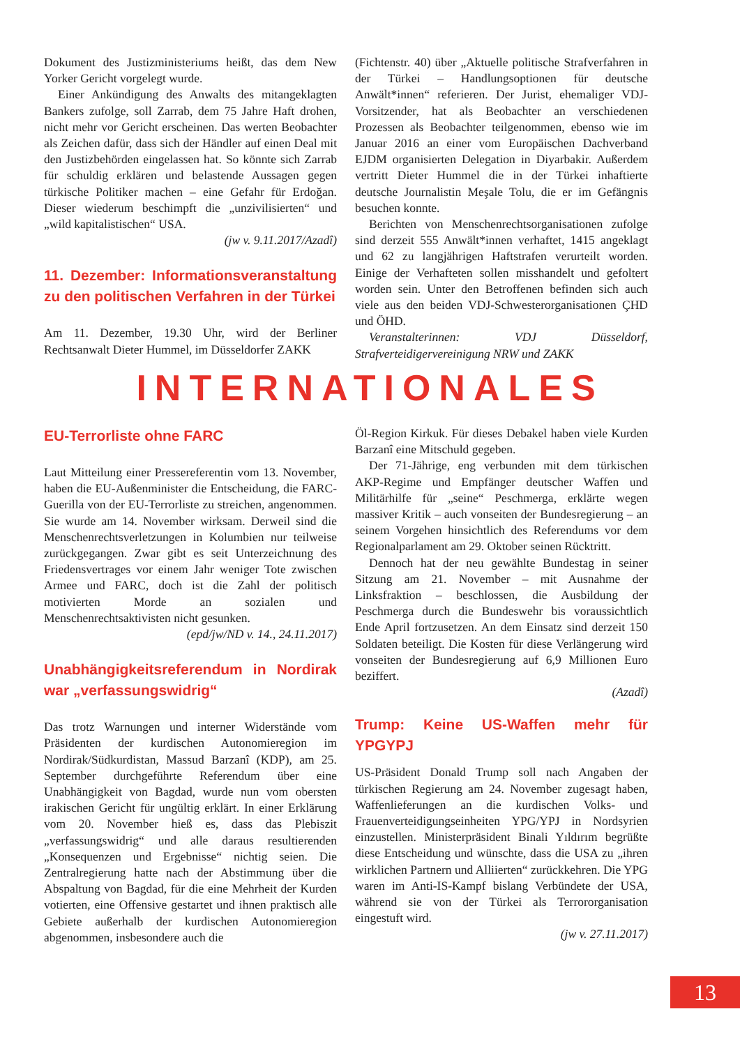Dokument des Justizministeriums heißt, das dem New Yorker Gericht vorgelegt wurde.
Einer Ankündigung des Anwalts des mitangeklagten Bankers zufolge, soll Zarrab, dem 75 Jahre Haft drohen, nicht mehr vor Gericht erscheinen. Das werten Beobachter als Zeichen dafür, dass sich der Händler auf einen Deal mit den Justizbehörden eingelassen hat. So könnte sich Zarrab für schuldig erklären und belastende Aussagen gegen türkische Politiker machen – eine Gefahr für Erdoğan. Dieser wiederum beschimpft die „unzivilisierten“ und „wild kapitalistischen“ USA.
(jw v. 9.11.2017/Azadî)
11. Dezember: Informationsveranstaltung zu den politischen Verfahren in der Türkei
Am 11. Dezember, 19.30 Uhr, wird der Berliner Rechtsanwalt Dieter Hummel, im Düsseldorfer ZAKK
(Fichtenstr. 40) über „Aktuelle politische Strafverfahren in der Türkei – Handlungsoptionen für deutsche Anwält*innen“ referieren. Der Jurist, ehemaliger VDJ-Vorsitzender, hat als Beobachter an verschiedenen Prozessen als Beobachter teilgenommen, ebenso wie im Januar 2016 an einer vom Europäischen Dachverband EJDM organisierten Delegation in Diyarbakir. Außerdem vertritt Dieter Hummel die in der Türkei inhaftierte deutsche Journalistin Meşale Tolu, die er im Gefängnis besuchen konnte.
Berichten von Menschenrechtsorganisationen zufolge sind derzeit 555 Anwält*innen verhaftet, 1415 angeklagt und 62 zu langjährigen Haftstrafen verurteilt worden. Einige der Verhafteten sollen misshandelt und gefoltert worden sein. Unter den Betroffenen befinden sich auch viele aus den beiden VDJ-Schwesterorganisationen ÇHD und ÖHD.
Veranstalterinnen: VDJ Düsseldorf, Strafverteidigervereinigung NRW und ZAKK
INTERNATIONALES
EU-Terrorliste ohne FARC
Laut Mitteilung einer Pressereferentin vom 13. November, haben die EU-Außenminister die Entscheidung, die FARC-Guerilla von der EU-Terrorliste zu streichen, angenommen. Sie wurde am 14. November wirksam. Derweil sind die Menschenrechtsverletzungen in Kolumbien nur teilweise zurückgegangen. Zwar gibt es seit Unterzeichnung des Friedensvertrages vor einem Jahr weniger Tote zwischen Armee und FARC, doch ist die Zahl der politisch motivierten Morde an sozialen und Menschenrechtsaktivisten nicht gesunken.
(epd/jw/ND v. 14., 24.11.2017)
Unabhängigkeitsreferendum in Nordirak war „verfassungswidrig“
Das trotz Warnungen und interner Widerstände vom Präsidenten der kurdischen Autonomieregion im Nordirak/Südkurdistan, Massud Barzanî (KDP), am 25. September durchgeführte Referendum über eine Unabhängigkeit von Bagdad, wurde nun vom obersten irakischen Gericht für ungültig erklärt. In einer Erklärung vom 20. November hieß es, dass das Plebiszit „verfassungswidrig“ und alle daraus resultierenden „Konsequenzen und Ergebnisse“ nichtig seien. Die Zentralregierung hatte nach der Abstimmung über die Abspaltung von Bagdad, für die eine Mehrheit der Kurden votierten, eine Offensive gestartet und ihnen praktisch alle Gebiete außerhalb der kurdischen Autonomieregion abgenommen, insbesondere auch die
Öl-Region Kirkuk. Für dieses Debakel haben viele Kurden Barzanî eine Mitschuld gegeben.
Der 71-Jährige, eng verbunden mit dem türkischen AKP-Regime und Empfänger deutscher Waffen und Militärhilfe für „seine“ Peschmerga, erklärte wegen massiver Kritik – auch vonseiten der Bundesregierung – an seinem Vorgehen hinsichtlich des Referendums vor dem Regionalparlament am 29. Oktober seinen Rücktritt.
Dennoch hat der neu gewählte Bundestag in seiner Sitzung am 21. November – mit Ausnahme der Linksfraktion – beschlossen, die Ausbildung der Peschmerga durch die Bundeswehr bis voraussichtlich Ende April fortzusetzen. An dem Einsatz sind derzeit 150 Soldaten beteiligt. Die Kosten für diese Verlängerung wird vonseiten der Bundesregierung auf 6,9 Millionen Euro beziffert.
(Azadî)
Trump: Keine US-Waffen mehr für YPGYPJ
US-Präsident Donald Trump soll nach Angaben der türkischen Regierung am 24. November zugesagt haben, Waffenlieferungen an die kurdischen Volks- und Frauenverteidigungseinheiten YPG/YPJ in Nordsyrien einzustellen. Ministerpräsident Binali Yıldırım begrüßte diese Entscheidung und wünschte, dass die USA zu „ihren wirklichen Partnern und Alliierten“ zurückkehren. Die YPG waren im Anti-IS-Kampf bislang Verbündete der USA, während sie von der Türkei als Terrororganisation eingestuft wird.
(jw v. 27.11.2017)
13